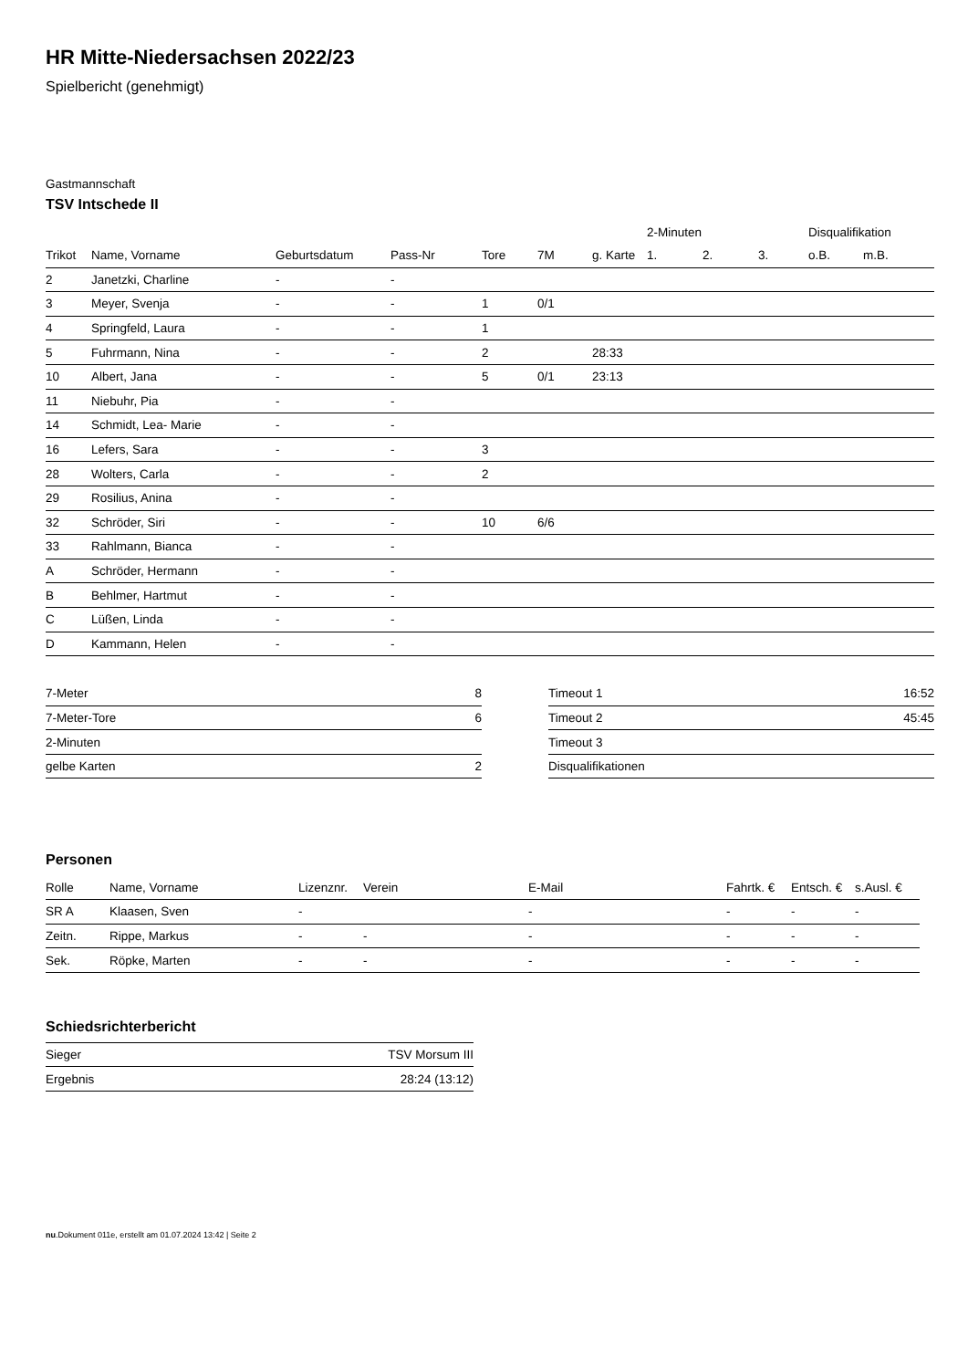HR Mitte-Niedersachsen 2022/23
Spielbericht (genehmigt)
Gastmannschaft
TSV Intschede II
| | | | | | | | 2-Minuten | | | Disqualifikation | |
| --- | --- | --- | --- | --- | --- | --- | --- | --- | --- | --- | --- |
| Trikot | Name, Vorname | Geburtsdatum | Pass-Nr | Tore | 7M | g. Karte | 1. | 2. | 3. | o.B. | m.B. |
| 2 | Janetzki, Charline | - | - | | | | | | | | |
| 3 | Meyer, Svenja | - | - | 1 | 0/1 | | | | | | |
| 4 | Springfeld, Laura | - | - | 1 | | | | | | | |
| 5 | Fuhrmann, Nina | - | - | 2 | | 28:33 | | | | | |
| 10 | Albert, Jana | - | - | 5 | 0/1 | 23:13 | | | | | |
| 11 | Niebuhr, Pia | - | - | | | | | | | | |
| 14 | Schmidt, Lea- Marie | - | - | | | | | | | | |
| 16 | Lefers, Sara | - | - | 3 | | | | | | | |
| 28 | Wolters, Carla | - | - | 2 | | | | | | | |
| 29 | Rosilius, Anina | - | - | | | | | | | | |
| 32 | Schröder, Siri | - | - | 10 | 6/6 | | | | | | |
| 33 | Rahlmann, Bianca | - | - | | | | | | | | |
| A | Schröder, Hermann | - | - | | | | | | | | |
| B | Behlmer, Hartmut | - | - | | | | | | | | |
| C | Lüßen, Linda | - | - | | | | | | | | |
| D | Kammann, Helen | - | - | | | | | | | | |
| 7-Meter | 8 |
| 7-Meter-Tore | 6 |
| 2-Minuten | |
| gelbe Karten | 2 |
| Timeout 1 | 16:52 |
| Timeout 2 | 45:45 |
| Timeout 3 | |
| Disqualifikationen | |
Personen
| Rolle | Name, Vorname | Lizenznr. | Verein | E-Mail | Fahrtk. € | Entsch. € | s.Ausl. € |
| --- | --- | --- | --- | --- | --- | --- | --- |
| SR A | Klaasen, Sven | - | | - | - | - | - |
| Zeitn. | Rippe, Markus | - | - | - | - | - | - |
| Sek. | Röpke, Marten | - | - | - | - | - | - |
Schiedsrichterbericht
| Sieger | TSV Morsum III |
| Ergebnis | 28:24 (13:12) |
nu.Dokument 011e, erstellt am 01.07.2024 13:42 | Seite 2